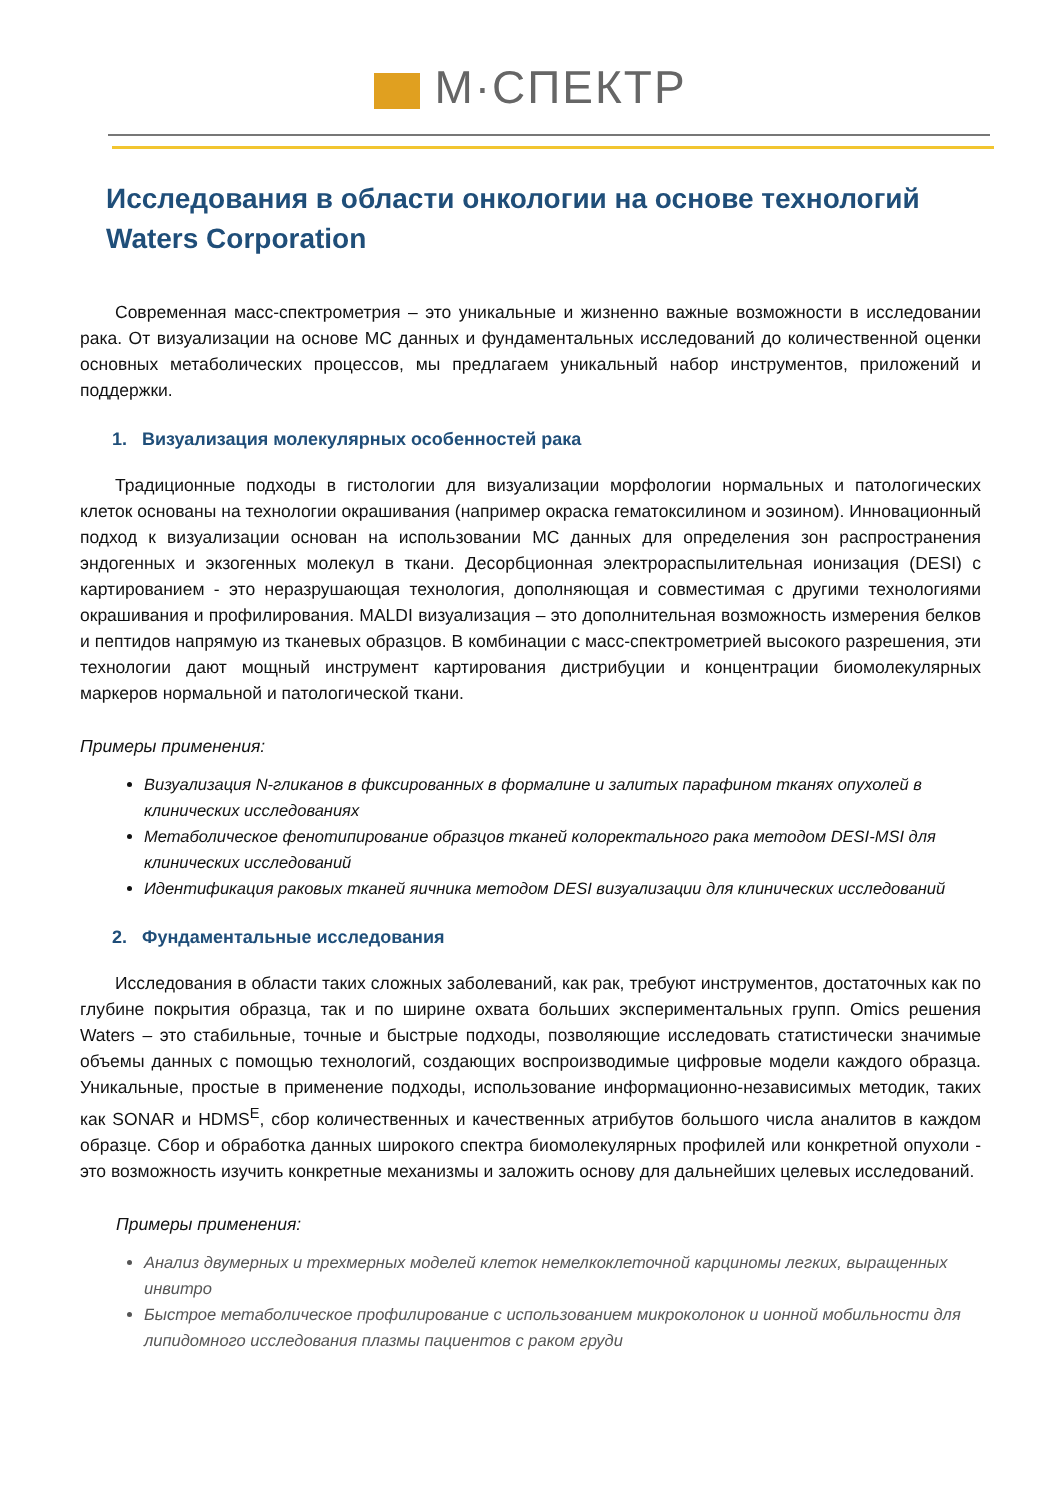М·СПЕКТР
Исследования в области онкологии на основе технологий Waters Corporation
Современная масс-спектрометрия – это уникальные и жизненно важные возможности в исследовании рака. От визуализации на основе МС данных и фундаментальных исследований до количественной оценки основных метаболических процессов, мы предлагаем уникальный набор инструментов, приложений и поддержки.
1. Визуализация молекулярных особенностей рака
Традиционные подходы в гистологии для визуализации морфологии нормальных и патологических клеток основаны на технологии окрашивания (например окраска гематоксилином и эозином). Инновационный подход к визуализации основан на использовании МС данных для определения зон распространения эндогенных и экзогенных молекул в ткани. Десорбционная электрораспылительная ионизация (DESI) с картированием - это неразрушающая технология, дополняющая и совместимая с другими технологиями окрашивания и профилирования. MALDI визуализация – это дополнительная возможность измерения белков и пептидов напрямую из тканевых образцов. В комбинации с масс-спектрометрией высокого разрешения, эти технологии дают мощный инструмент картирования дистрибуции и концентрации биомолекулярных маркеров нормальной и патологической ткани.
Примеры применения:
Визуализация N-гликанов в фиксированных в формалине и залитых парафином тканях опухолей в клинических исследованиях
Метаболическое фенотипирование образцов тканей колоректального рака методом DESI-MSI для клинических исследований
Идентификация раковых тканей яичника методом DESI визуализации для клинических исследований
2. Фундаментальные исследования
Исследования в области таких сложных заболеваний, как рак, требуют инструментов, достаточных как по глубине покрытия образца, так и по ширине охвата больших экспериментальных групп. Omics решения Waters – это стабильные, точные и быстрые подходы, позволяющие исследовать статистически значимые объемы данных с помощью технологий, создающих воспроизводимые цифровые модели каждого образца. Уникальные, простые в применение подходы, использование информационно-независимых методик, таких как SONAR и HDMS<sup>E</sup>, сбор количественных и качественных атрибутов большого числа аналитов в каждом образце. Сбор и обработка данных широкого спектра биомолекулярных профилей или конкретной опухоли - это возможность изучить конкретные механизмы и заложить основу для дальнейших целевых исследований.
Примеры применения:
Анализ двумерных и трехмерных моделей клеток немелкоклеточной карциномы легких, выращенных инвитро
Быстрое метаболическое профилирование с использованием микроколонок и ионной мобильности для липидомного исследования плазмы пациентов с раком груди